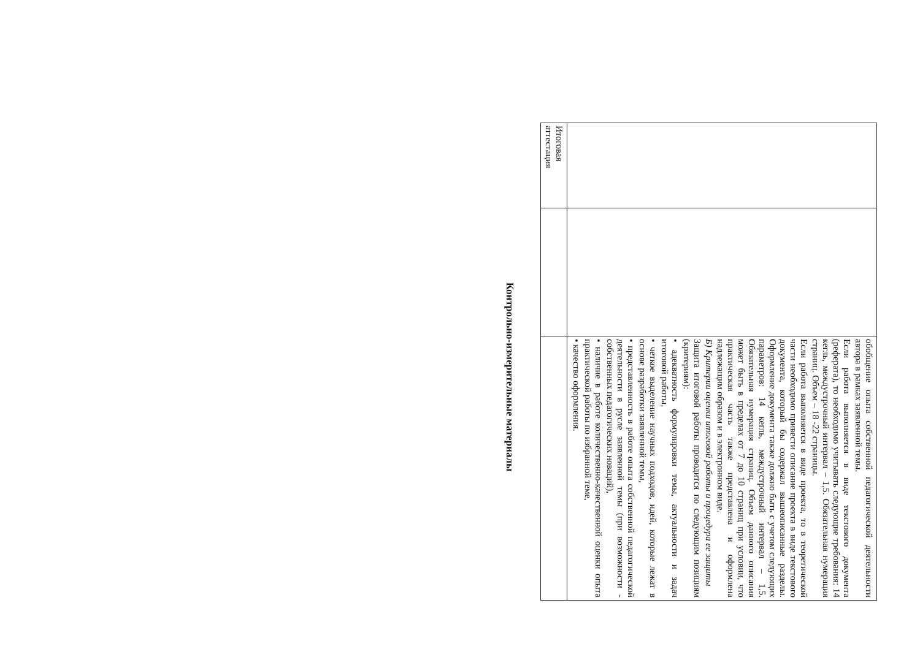| | | обобщение опыта собственной педагогической деятельности автора в рамках заявленной темы. Если работа выполняется в виде текстового документа (реферата), то необходимо учитывать следующие требования: 14 кегль, междустрочный интервал – 1,5. Обязательная нумерация страниц. Объем – 18 -22 страницы. Если работа выполняется в виде проекта, то в теоретической части необходимо привести описание проекта в виде текстового документа, который бы содержал вышеописанные разделы. Оформление документа также должно быть с учетом следующих параметров: 14 кегль, междустрочный интервал – 1,5. Обязательная нумерация страниц. Объем данного описания может быть в пределах от 7 до 10 страниц при условии, что практическая часть также представлена и оформлена надлежащим образом и в электронном виде. Б) Критерии оценки итоговой работы и процедура ее защиты Защита итоговой работы проводится по следующим позициям (критериям): • адекватность формулировки темы, актуальности и задач итоговой работы, • четкое выделение научных подходов, идей, которые лежат в основе разработки заявленной темы, • представленность в работе опыта собственной педагогической деятельности в русле заявленной темы (при возможности - собственных педагогических новаций), • наличие в работе количественно-качественной оценки опыта практической работы по избранной теме, • качество оформления. |
| Итоговая аттестация | | |
Контрольно-измерительные материалы